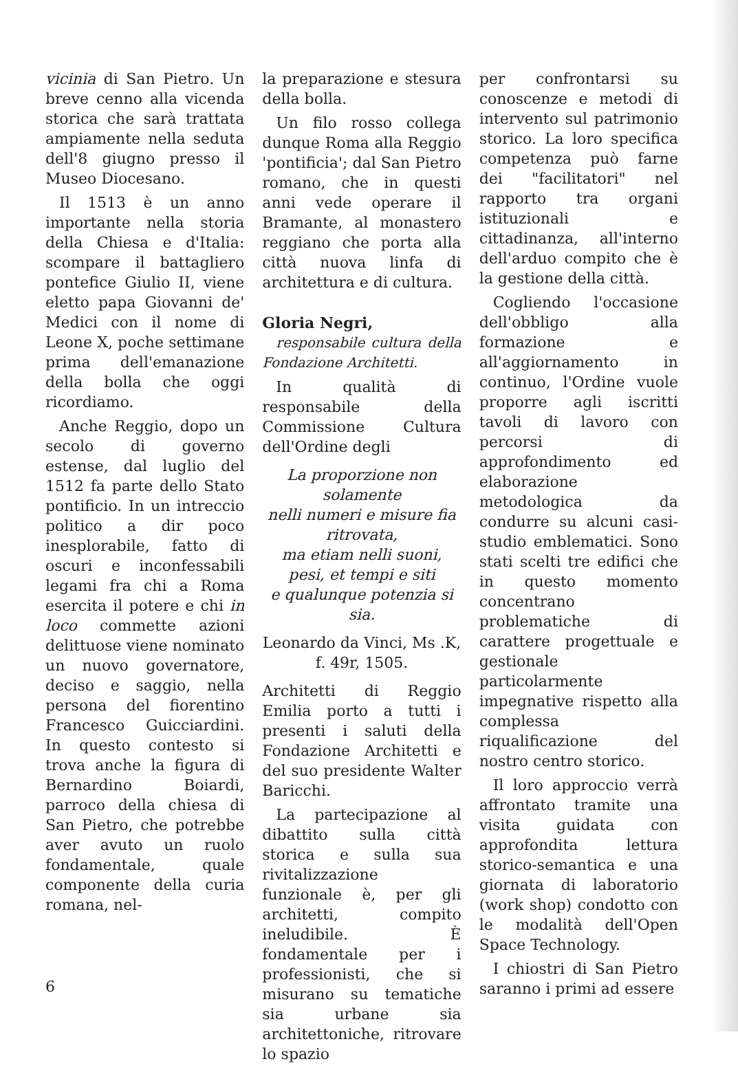vicinia di San Pietro. Un breve cenno alla vicenda storica che sarà trattata ampiamente nella seduta dell'8 giugno presso il Museo Diocesano.
Il 1513 è un anno importante nella storia della Chiesa e d'Italia: scompare il battagliero pontefice Giulio II, viene eletto papa Giovanni de' Medici con il nome di Leone X, poche settimane prima dell'emanazione della bolla che oggi ricordiamo.
Anche Reggio, dopo un secolo di governo estense, dal luglio del 1512 fa parte dello Stato pontificio. In un intreccio politico a dir poco inesplorabile, fatto di oscuri e inconfessabili legami fra chi a Roma esercita il potere e chi in loco commette azioni delittuose viene nominato un nuovo governatore, deciso e saggio, nella persona del fiorentino Francesco Guicciardini. In questo contesto si trova anche la figura di Bernardino Boiardi, parroco della chiesa di San Pietro, che potrebbe aver avuto un ruolo fondamentale, quale componente della curia romana, nel-
la preparazione e stesura della bolla.
Un filo rosso collega dunque Roma alla Reggio 'pontificia'; dal San Pietro romano, che in questi anni vede operare il Bramante, al monastero reggiano che porta alla città nuova linfa di architettura e di cultura.
Gloria Negri,
responsabile cultura della Fondazione Architetti.
In qualità di responsabile della Commissione Cultura dell'Ordine degli
La proporzione non solamente
nelli numeri e misure fia ritrovata,
ma etiam nelli suoni, pesi, et tempi e siti
e qualunque potenzia si sia.
Leonardo da Vinci, Ms .K, f. 49r, 1505.
Architetti di Reggio Emilia porto a tutti i presenti i saluti della Fondazione Architetti e del suo presidente Walter Baricchi.
La partecipazione al dibattito sulla città storica e sulla sua rivitalizzazione funzionale è, per gli architetti, compito ineludibile. È fondamentale per i professionisti, che si misurano su tematiche sia urbane sia architettoniche, ritrovare lo spazio
per confrontarsi su conoscenze e metodi di intervento sul patrimonio storico. La loro specifica competenza può farne dei "facilitatori" nel rapporto tra organi istituzionali e cittadinanza, all'interno dell'arduo compito che è la gestione della città.
Cogliendo l'occasione dell'obbligo alla formazione e all'aggiornamento in continuo, l'Ordine vuole proporre agli iscritti tavoli di lavoro con percorsi di approfondimento ed elaborazione metodologica da condurre su alcuni casi-studio emblematici. Sono stati scelti tre edifici che in questo momento concentrano problematiche di carattere progettuale e gestionale particolarmente impegnative rispetto alla complessa riqualificazione del nostro centro storico.
Il loro approccio verrà affrontato tramite una visita guidata con approfondita lettura storico-semantica e una giornata di laboratorio (work shop) condotto con le modalità dell'Open Space Technology.
I chiostri di San Pietro saranno i primi ad essere
6